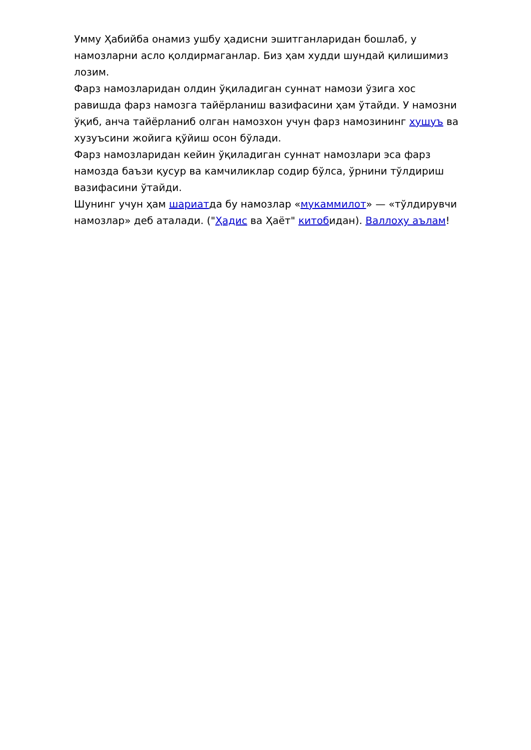Умму Ҳабийба онамиз ушбу ҳадисни эшитганларидан бошлаб, у намозларни асло қолдирмаганлар. Биз ҳам худди шундай қилишимиз лозим.
Фарз намозларидан олдин ўқиладиган суннат намози ўзига хос равишда фарз намозга тайёрланиш вазифасини ҳам ўтайди. У намозни ўқиб, анча тайёрланиб олган намозхон учун фарз намозининг хушуъ ва хузуъсини жойига қўйиш осон бўлади.
Фарз намозларидан кейин ўқиладиган суннат намозлари эса фарз намозда баъзи қусур ва камчиликлар содир бўлса, ўрнини тўлдириш вазифасини ўтайди.
Шунинг учун ҳам шариатда бу намозлар «мукаммилот» — «тўлдирувчи намозлар» деб аталади. ("Ҳадис ва Ҳаёт" китобидан). Валлоҳу аълам!